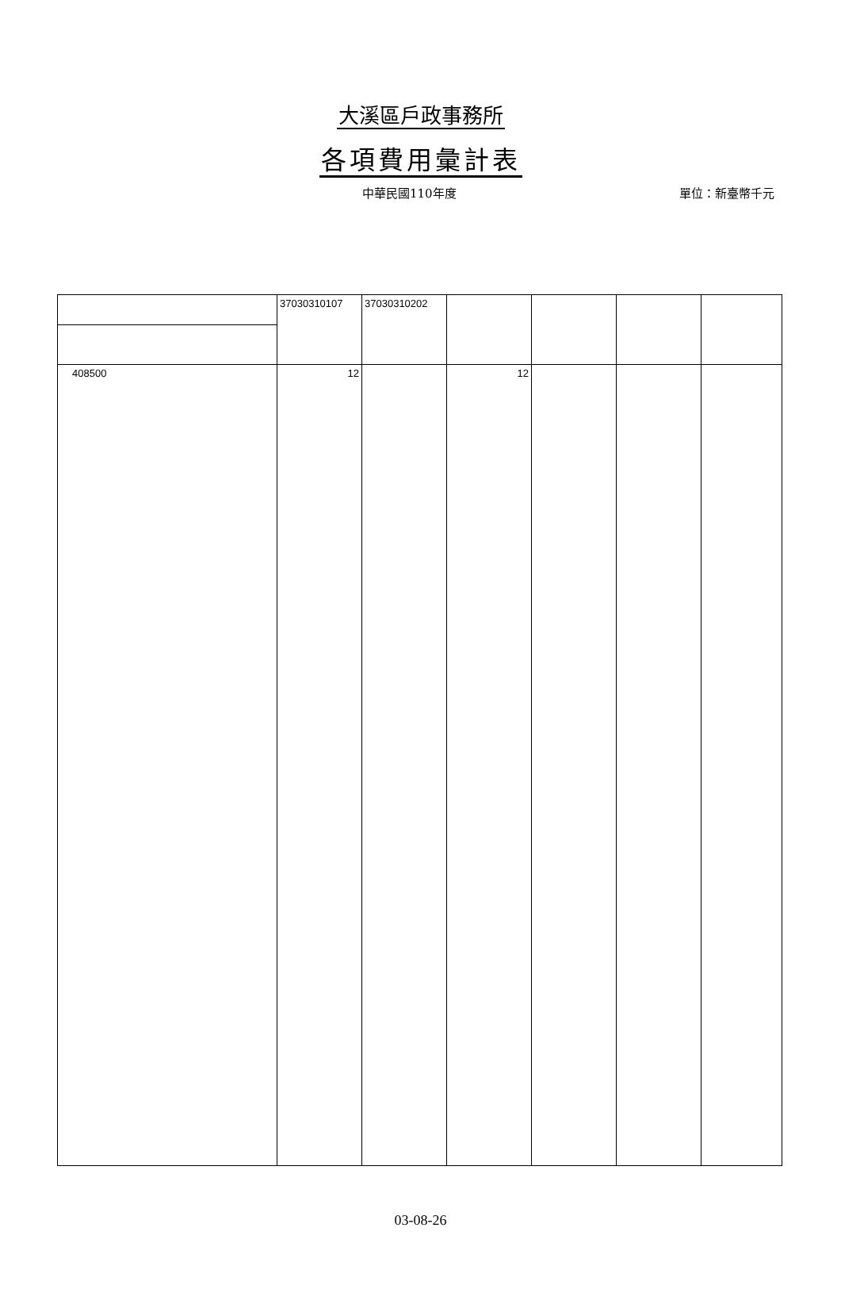大溪區戶政事務所
各項費用彙計表
中華民國110年度 單位：新臺幣千元
| | 37030310107 | 37030310202 | | | | |
| 408500 | 12 | | 12 | | | |
03-08-26